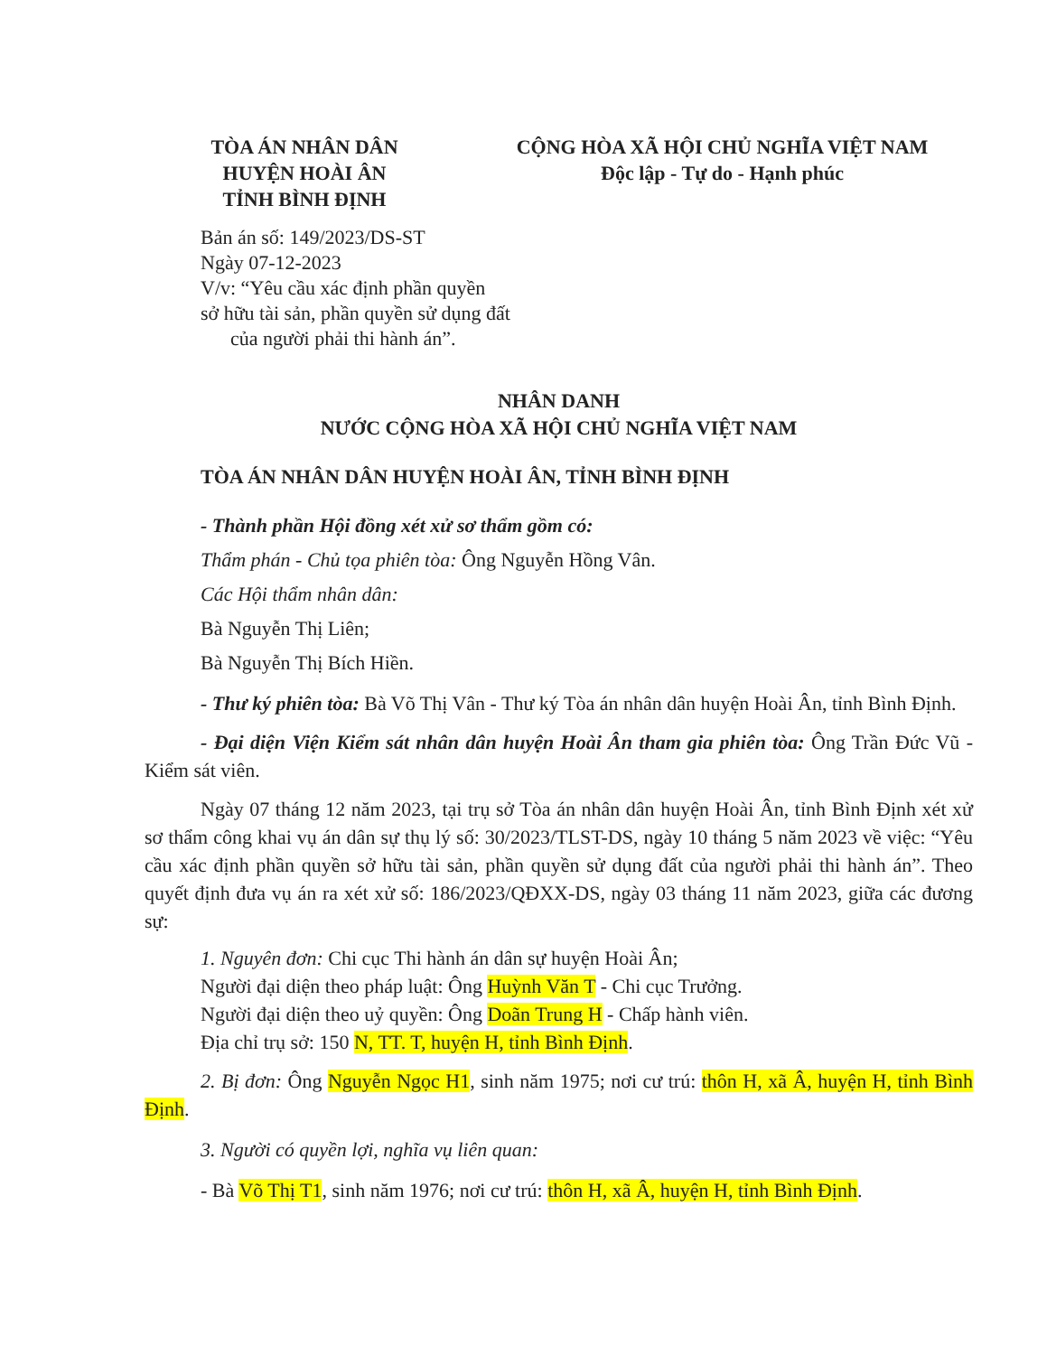TÒA ÁN NHÂN DÂN
HUYỆN HOÀI ÂN
TỈNH BÌNH ĐỊNH
CỘNG HÒA XÃ HỘI CHỦ NGHĨA VIỆT NAM
Độc lập - Tự do - Hạnh phúc
Bản án số: 149/2023/DS-ST
Ngày 07-12-2023
V/v: “Yêu cầu xác định phần quyền
sở hữu tài sản, phần quyền sử dụng đất
của người phải thi hành án”.
NHÂN DANH
NƯỚC CỘNG HÒA XÃ HỘI CHỦ NGHĨA VIỆT NAM
TÒA ÁN NHÂN DÂN HUYỆN HOÀI ÂN, TỈNH BÌNH ĐỊNH
- Thành phần Hội đồng xét xử sơ thẩm gồm có:
Thẩm phán - Chủ tọa phiên tòa: Ông Nguyễn Hồng Vân.
Các Hội thẩm nhân dân:
Bà Nguyễn Thị Liên;
Bà Nguyễn Thị Bích Hiền.
- Thư ký phiên tòa: Bà Võ Thị Vân - Thư ký Tòa án nhân dân huyện Hoài Ân, tỉnh Bình Định.
- Đại diện Viện Kiểm sát nhân dân huyện Hoài Ân tham gia phiên tòa: Ông Trần Đức Vũ - Kiểm sát viên.
Ngày 07 tháng 12 năm 2023, tại trụ sở Tòa án nhân dân huyện Hoài Ân, tỉnh Bình Định xét xử sơ thẩm công khai vụ án dân sự thụ lý số: 30/2023/TLST-DS, ngày 10 tháng 5 năm 2023 về việc: “Yêu cầu xác định phần quyền sở hữu tài sản, phần quyền sử dụng đất của người phải thi hành án”. Theo quyết định đưa vụ án ra xét xử số: 186/2023/QĐXX-DS, ngày 03 tháng 11 năm 2023, giữa các đương sự:
1. Nguyên đơn: Chi cục Thi hành án dân sự huyện Hoài Ân;
Người đại diện theo pháp luật: Ông Huỳnh Văn T - Chi cục Trưởng.
Người đại diện theo uỷ quyền: Ông Doãn Trung H - Chấp hành viên.
Địa chỉ trụ sở: 150 N, TT. T, huyện H, tỉnh Bình Định.
2. Bị đơn: Ông Nguyễn Ngọc H1, sinh năm 1975; nơi cư trú: thôn H, xã Â, huyện H, tỉnh Bình Định.
3. Người có quyền lợi, nghĩa vụ liên quan:
- Bà Võ Thị T1, sinh năm 1976; nơi cư trú: thôn H, xã Â, huyện H, tỉnh Bình Định.